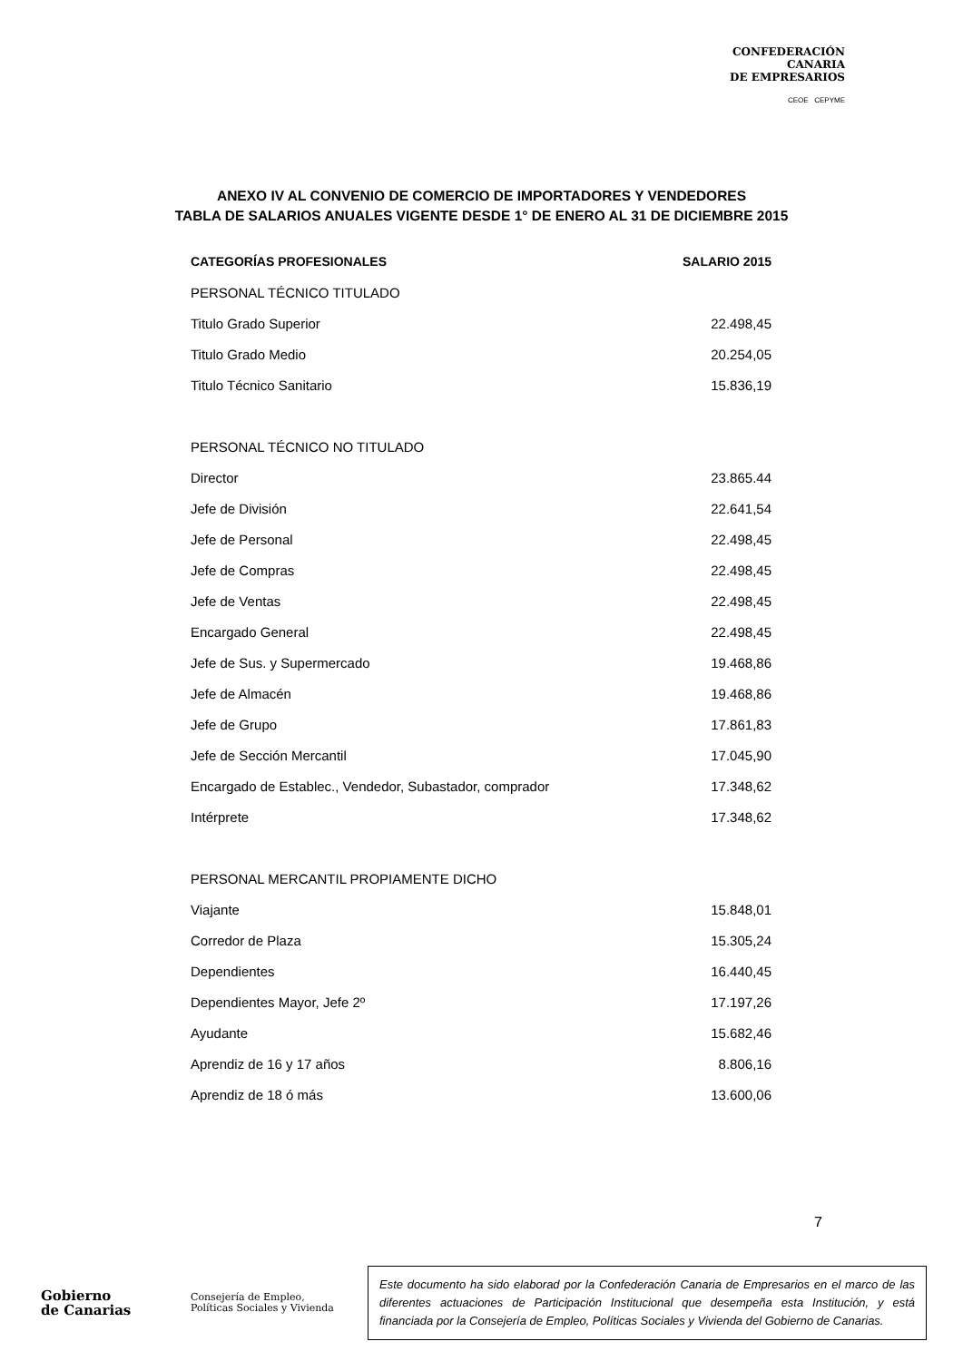CONFEDERACIÓN
CANARIA
DE EMPRESARIOS
CEOE CEPYME
ANEXO IV AL CONVENIO DE COMERCIO DE IMPORTADORES Y VENDEDORES
TABLA DE SALARIOS ANUALES VIGENTE DESDE 1° DE ENERO AL 31 DE DICIEMBRE 2015
| CATEGORÍAS PROFESIONALES | SALARIO 2015 |
| --- | --- |
| PERSONAL TÉCNICO TITULADO | |
| Titulo Grado Superior | 22.498,45 |
| Titulo Grado Medio | 20.254,05 |
| Titulo Técnico Sanitario | 15.836,19 |
| PERSONAL TÉCNICO NO TITULADO | |
| Director | 23.865.44 |
| Jefe de División | 22.641,54 |
| Jefe de Personal | 22.498,45 |
| Jefe de Compras | 22.498,45 |
| Jefe de Ventas | 22.498,45 |
| Encargado General | 22.498,45 |
| Jefe de Sus. y Supermercado | 19.468,86 |
| Jefe de Almacén | 19.468,86 |
| Jefe de Grupo | 17.861,83 |
| Jefe de Sección Mercantil | 17.045,90 |
| Encargado de Establec., Vendedor, Subastador, comprador | 17.348,62 |
| Intérprete | 17.348,62 |
| PERSONAL MERCANTIL PROPIAMENTE DICHO | |
| Viajante | 15.848,01 |
| Corredor de Plaza | 15.305,24 |
| Dependientes | 16.440,45 |
| Dependientes Mayor, Jefe 2º | 17.197,26 |
| Ayudante | 15.682,46 |
| Aprendiz de 16 y 17 años | 8.806,16 |
| Aprendiz de 18 ó más | 13.600,06 |
7
Gobierno
de Canarias
Consejería de Empleo,
Políticas Sociales y Vivienda
Este documento ha sido elaborad por la Confederación Canaria de Empresarios en el marco de las diferentes actuaciones de Participación Institucional que desempeña esta Institución, y está financiada por la Consejería de Empleo, Políticas Sociales y Vivienda del Gobierno de Canarias.